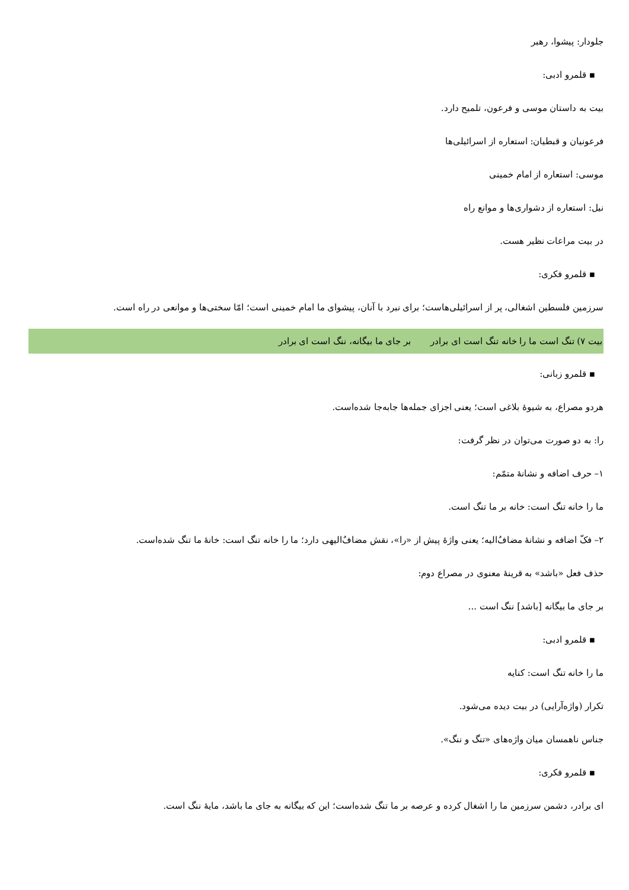جلودار: پیشوا، رهبر
▪ قلمرو ادبی:
بیت به داستان موسی و فرعون، تلمیح دارد.
فرعونیان و قبطیان: استعاره از اسرائیلی‌ها
موسی: استعاره از امام خمینی
نیل: استعاره از دشواری‌ها و موانع راه
در بیت مراعات نظیر هست.
▪ قلمرو فکری:
سرزمین فلسطین اشغالی، پر از اسرائیلی‌هاست؛ برای نبرد با آنان، پیشوای ما امام خمینی است؛ امّا سختی‌ها و موانعی در راه است.
بیت ۷) تنگ است ما را خانه تنگ است ای برادر بر جای ما بیگانه، ننگ است ای برادر
▪ قلمرو زبانی:
هردو مصراع، به شیوهٔ بلاغی است؛ یعنی اجزای جمله‌ها جابه‌جا شده‌است.
را: به دو صورت می‌توان در نظر گرفت:
۱– حرف اضافه و نشانهٔ متمّم:
ما را خانه تنگ است: خانه بر ما تنگ است.
۲– فکّ اضافه و نشانهٔ مضافٌ‌الیه؛ یعنی واژهٔ پیش از «را»، نقش مضافٌ‌الیهی دارد؛ ما را خانه تنگ است: خانهٔ ما تنگ شده‌است.
حذف فعل «باشد» به قرینهٔ معنوی در مصراع دوم:
بر جای ما بیگانه [باشد] ننگ است ...
▪ قلمرو ادبی:
ما را خانه تنگ است: کنایه
تکرار (واژه‌آرایی) در بیت دیده می‌شود.
جناس ناهمسان میان واژه‌های «تنگ و ننگ».
▪ قلمرو فکری:
ای برادر، دشمن سرزمین ما را اشغال کرده و عرصه بر ما تنگ شده‌است؛ این که بیگانه به جای ما باشد، مایهٔ ننگ است.